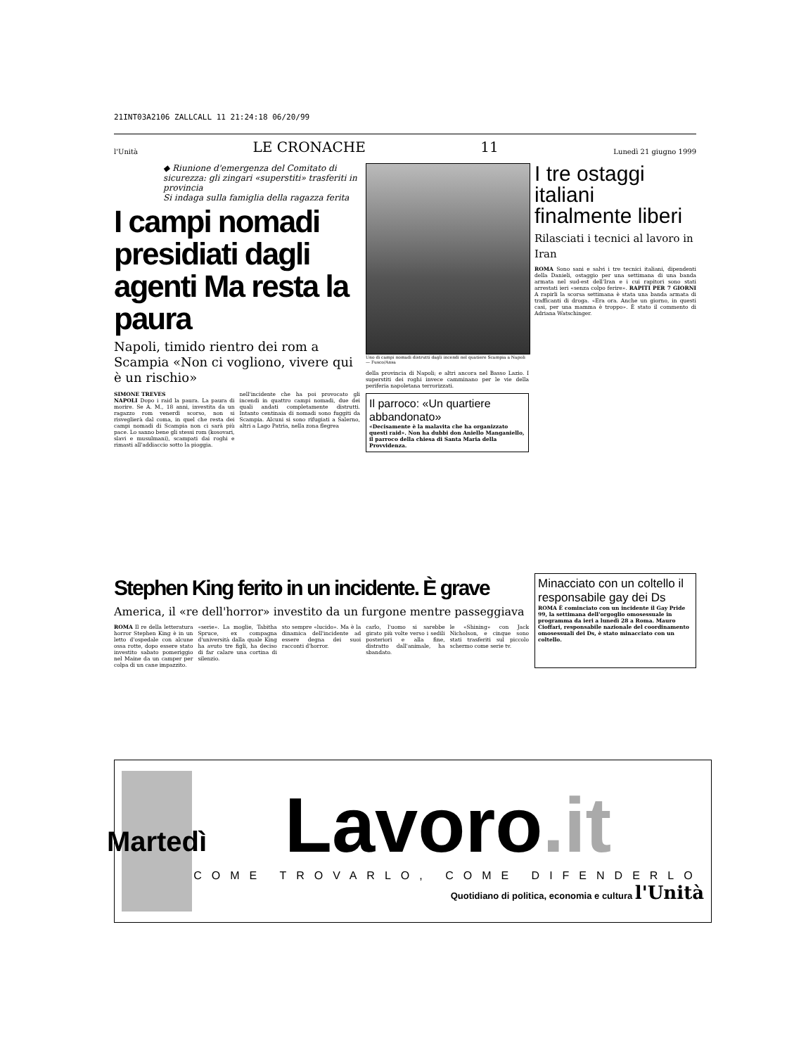21INT03A2106 ZALLCALL 11 21:24:18 06/20/99
l'Unità LE CRONACHE 11 Lunedì 21 giugno 1999
◆ Riunione d'emergenza del Comitato di sicurezza: gli zingari «superstiti» trasferiti in provincia
Si indaga sulla famiglia della ragazza ferita
I campi nomadi presidiati dagli agenti Ma resta la paura
Napoli, timido rientro dei rom a Scampia «Non ci vogliono, vivere qui è un rischio»
SIMONE TREVES
NAPOLI Dopo i raid la paura. La paura di morire. Se A. M., 18 anni, investita da un ragazzo rom venerdì scorso, non si risveglierà dal coma, in quel che resta dei campi nomadi di Scampia non ci sarà più pace. Lo sanno bene gli stessi rom (kosovari, slavi e musulmani), scampati dai roghi e rimasti all'addiaccio sotto la pioggia.
nell'incidente che ha poi provocato gli incendi in quattro campi nomadi, due dei quali andati completamente distrutti. Intanto centinaia di nomadi sono fuggiti da Scampia. Alcuni si sono rifugiati a Salerno, altri a Lago Patria, nella zona flegrea
Uno di campi nomadi distrutti dagli incendi nel quatiere Scampia a Napoli — Fusco/Ansa
della provincia di Napoli; e altri ancora nel Basso Lazio. I superstiti dei roghi invece camminano per le vie della periferia napoletana terrorizzati.
Il parroco: «Un quartiere abbandonato»
«Decisamente è la malavita che ha organizzato questi raid». Non ha dubbi don Aniello Manganiello, il parroco della chiesa di Santa Maria della Provvidenza.
I tre ostaggi italiani finalmente liberi
Rilasciati i tecnici al lavoro in Iran
ROMA Sono sani e salvi i tre tecnici italiani, dipendenti della Danieli, ostaggio per una settimana di una banda armata nel sud-est dell'Iran e i cui rapitori sono stati arrestati ieri «senza colpo ferire». RAPITI PER 7 GIORNI A rapirli la scorsa settimana è stata una banda armata di trafficanti di droga. «Era ora. Anche un giorno, in questi casi, per una mamma è troppo». È stato il commento di Adriana Watschinger.
Stephen King ferito in un incidente. È grave
America, il «re dell'horror» investito da un furgone mentre passeggiava
ROMA Il re della letteratura horror Stephen King è in un letto d'ospedale con alcune ossa rotte, dopo essere stato investito sabato pomeriggio nel Maine da un camper per colpa di un cane impazzito.
«serie». La moglie, Tabitha Spruce, ex compagna d'università dalla quale King ha avuto tre figli, ha deciso di far calare una cortina di silenzio.
sto sempre «lucido». Ma è la dinamica dell'incidente ad essere degna dei suoi racconti d'horror.
carlo, l'uomo si sarebbe girato più volte verso i sedili posteriori e alla fine, distratto dall'animale, ha sbandato.
le «Shining» con Jack Nicholson, e cinque sono stati trasferiti sul piccolo schermo come serie tv.
Minacciato con un coltello il responsabile gay dei Ds
ROMA È cominciato con un incidente il Gay Pride 99, la settimana dell'orgoglio omosessuale in programma da ieri a lunedì 28 a Roma. Mauro Cioffari, responsabile nazionale del coordinamento omosessuali dei Ds, è stato minacciato con un coltello.
Martedì
Lavoro.it
COME TROVARLO, COME DIFENDERLO
Quotidiano di politica, economia e cultura l'Unità